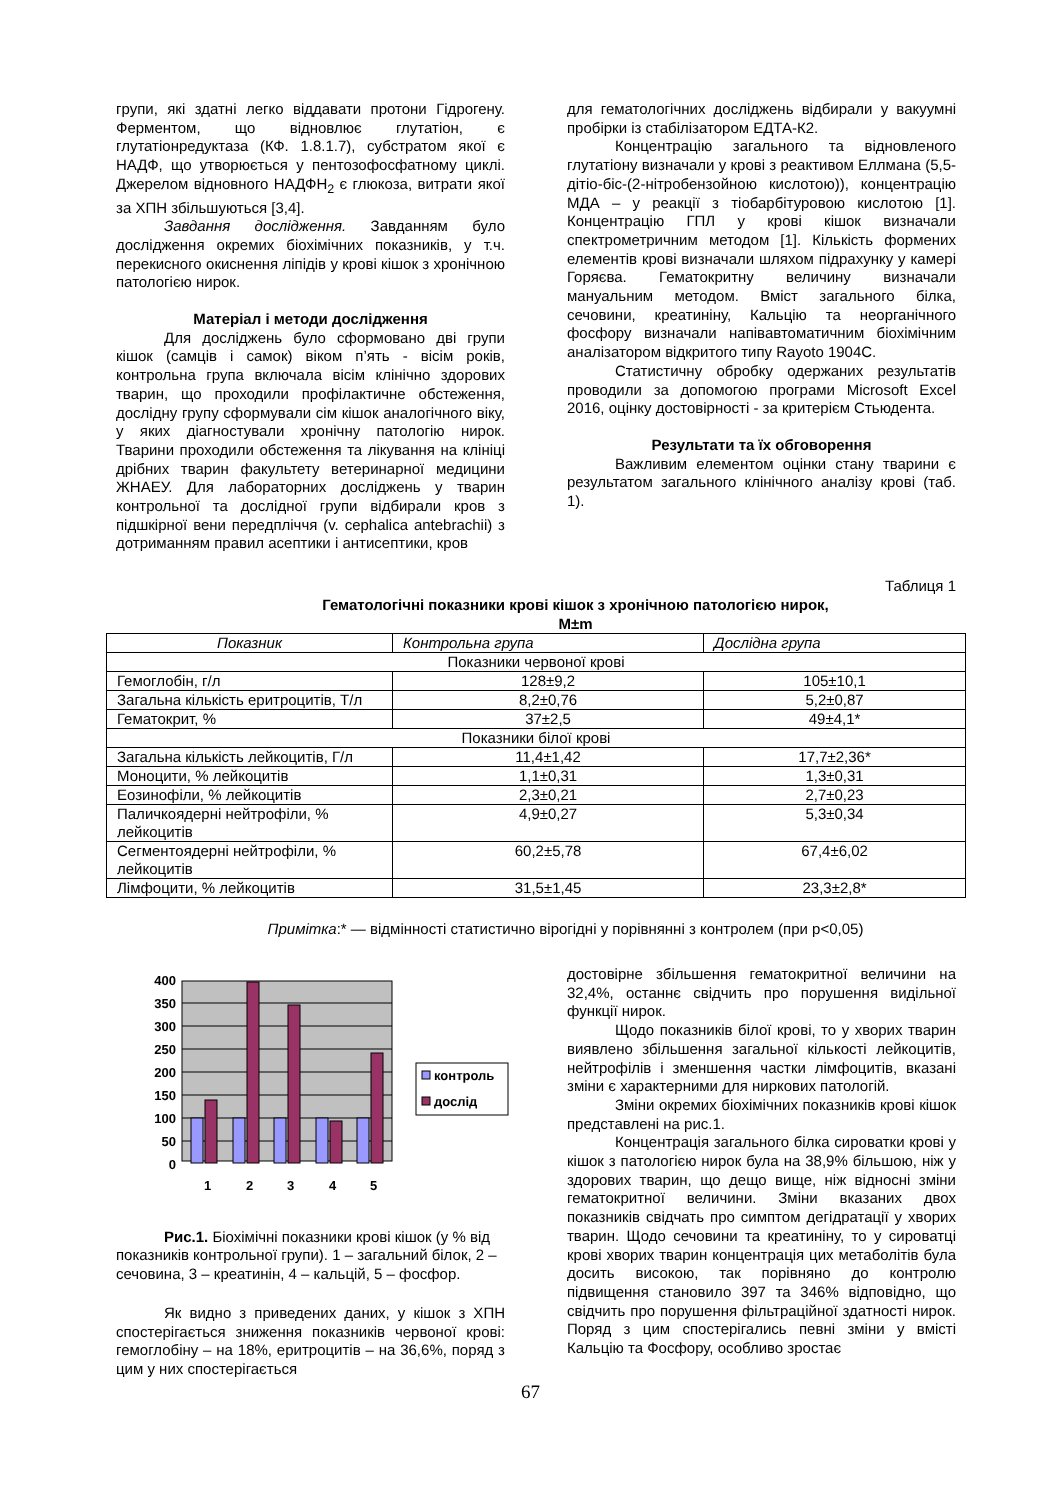групи, які здатні легко віддавати протони Гідрогену. Ферментом, що відновлює глутатіон, є глутатіонредуктаза (КФ. 1.8.1.7), субстратом якої є НАДФ, що утворюється у пентозофосфатному циклі. Джерелом відновного НАДФН<sub>2</sub> є глюкоза, витрати якої за ХПН збільшуються [3,4].
Завдання дослідження. Завданням було дослідження окремих біохімічних показників, у т.ч. перекисного окиснення ліпідів у крові кішок з хронічною патологією нирок.
Матеріал і методи дослідження
Для досліджень було сформовано дві групи кішок (самців і самок) віком п’ять - вісім років, контрольна група включала вісім клінічно здорових тварин, що проходили профілактичне обстеження, дослідну групу сформували сім кішок аналогічного віку, у яких діагностували хронічну патологію нирок. Тварини проходили обстеження та лікування на клініці дрібних тварин факультету ветеринарної медицини ЖНАЕУ. Для лабораторних досліджень у тварин контрольної та дослідної групи відбирали кров з підшкірної вени передпліччя (v. cephalica antebrachii) з дотриманням правил асептики і антисептики, кров
для гематологічних досліджень відбирали у вакуумні пробірки із стабілізатором ЕДТА-К2.
Концентрацію загального та відновленого глутатіону визначали у крові з реактивом Еллмана (5,5-дітіо-біс-(2-нітробензойною кислотою)), концентрацію МДА – у реакції з тіобарбітуровою кислотою [1]. Концентрацію ГПЛ у крові кішок визначали спектрометричним методом [1]. Кількість формених елементів крові визначали шляхом підрахунку у камері Горяєва. Гематокритну величину визначали мануальним методом. Вміст загального білка, сечовини, креатиніну, Кальцію та неорганічного фосфору визначали напівавтоматичним біохімічним аналізатором відкритого типу Rayoto 1904С.
Статистичну обробку одержаних результатів проводили за допомогою програми Microsoft Excel 2016, оцінку достовірності - за критерієм Стьюдента.
Результати та їх обговорення
Важливим елементом оцінки стану тварини є результатом загального клінічного аналізу крові (таб. 1).
Таблиця 1
Гематологічні показники крові кішок з хронічною патологією нирок,
M±m
| Показник | Контрольна група | Дослідна група |
| --- | --- | --- |
| Показники червоної крові | | |
| Гемоглобін, г/л | 128±9,2 | 105±10,1 |
| Загальна кількість еритроцитів, Т/л | 8,2±0,76 | 5,2±0,87 |
| Гематокрит, % | 37±2,5 | 49±4,1* |
| Показники білої крові | | |
| Загальна кількість лейкоцитів, Г/л | 11,4±1,42 | 17,7±2,36* |
| Моноцити, % лейкоцитів | 1,1±0,31 | 1,3±0,31 |
| Еозинофіли, % лейкоцитів | 2,3±0,21 | 2,7±0,23 |
| Паличкоядерні нейтрофіли, % лейкоцитів | 4,9±0,27 | 5,3±0,34 |
| Сегментоядерні нейтрофіли, % лейкоцитів | 60,2±5,78 | 67,4±6,02 |
| Лімфоцити, % лейкоцитів | 31,5±1,45 | 23,3±2,8* |
Примітка:* — відмінності статистично вірогідні у порівнянні з контролем (при р<0,05)
400
350
300
250
200
150
100
50
0
1
2
3
4
5
контроль
дослід
Рис.1. Біохімічні показники крові кішок (у % від показників контрольної групи). 1 – загальний білок, 2 – сечовина, 3 – креатинін, 4 – кальцій, 5 – фосфор.
Як видно з приведених даних, у кішок з ХПН спостерігається зниження показників червоної крові: гемоглобіну – на 18%, еритроцитів – на 36,6%, поряд з цим у них спостерігається
достовірне збільшення гематокритної величини на 32,4%, останнє свідчить про порушення видільної функції нирок.
Щодо показників білої крові, то у хворих тварин виявлено збільшення загальної кількості лейкоцитів, нейтрофілів і зменшення частки лімфоцитів, вказані зміни є характерними для ниркових патологій.
Зміни окремих біохімічних показників крові кішок представлені на рис.1.
Концентрація загального білка сироватки крові у кішок з патологією нирок була на 38,9% більшою, ніж у здорових тварин, що дещо вище, ніж відносні зміни гематокритної величини. Зміни вказаних двох показників свідчать про симптом дегідратації у хворих тварин. Щодо сечовини та креатиніну, то у сироватці крові хворих тварин концентрація цих метаболітів була досить високою, так порівняно до контролю підвищення становило 397 та 346% відповідно, що свідчить про порушення фільтраційної здатності нирок. Поряд з цим спостерігались певні зміни у вмісті Кальцію та Фосфору, особливо зростає
67